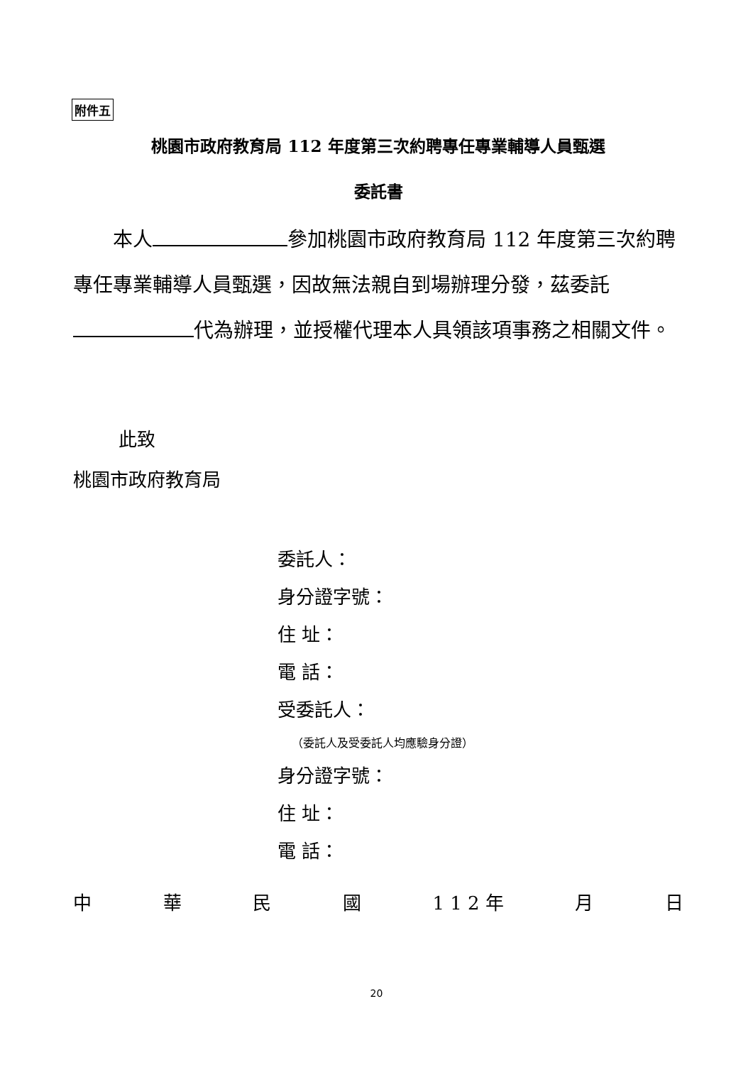附件五
桃園市政府教育局 112 年度第三次約聘專任專業輔導人員甄選
委託書
　　本人 參加桃園市政府教育局 112 年度第三次約聘專任專業輔導人員甄選，因故無法親自到場辦理分發，茲委託 代為辦理，並授權代理本人具領該項事務之相關文件。
此致
桃園市政府教育局
委託人：
身分證字號：
住 址：
電 話：
受委託人：
（委託人及受委託人均應驗身分證）
身分證字號：
住 址：
電 話：
中 華 民 國 1 1 2 年 月 日
20